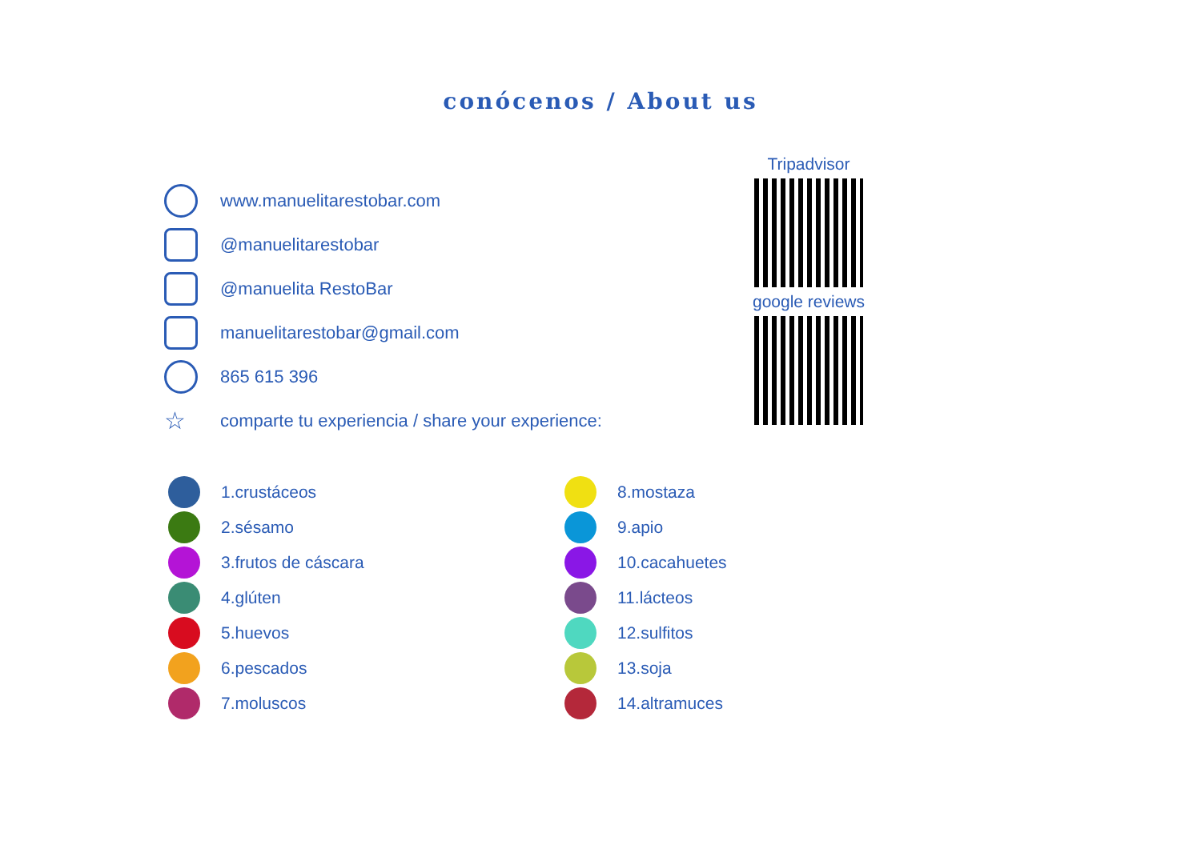conócenos / About us
www.manuelitarestobar.com
@manuelitarestobar
@manuelita RestoBar
manuelitarestobar@gmail.com
865 615 396
☆ comparte tu experiencia / share your experience:
Tripadvisor
google reviews
1.crustáceos
2.sésamo
3.frutos de cáscara
4.glúten
5.huevos
6.pescados
7.moluscos
8.mostaza
9.apio
10.cacahuetes
11.lácteos
12.sulfitos
13.soja
14.altramuces